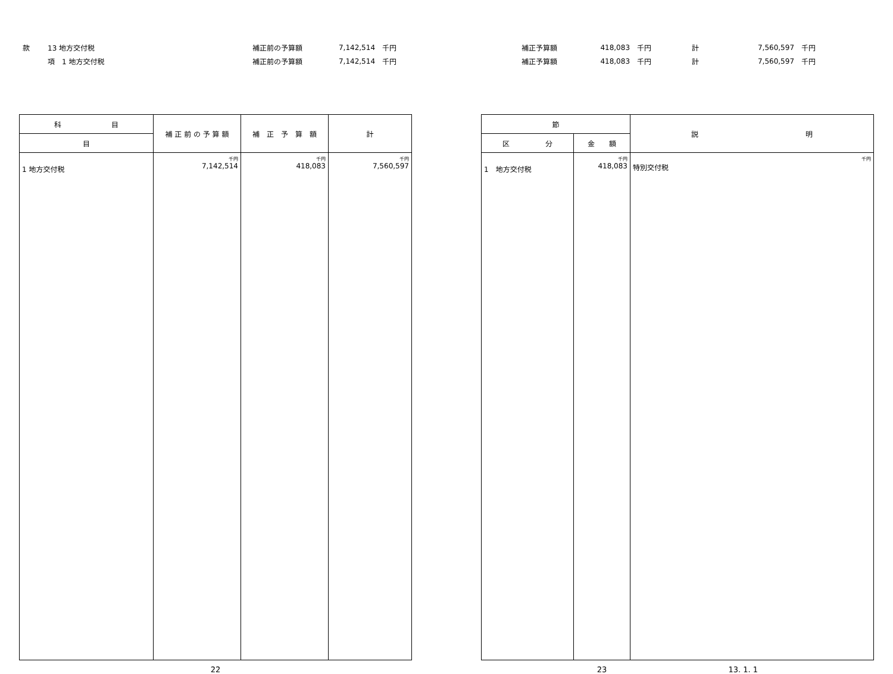| 款 | 13 地方交付税 | | 補正前の予算額 | 7,142,514 | 千円 |
| | 項 1 地方交付税 | | 補正前の予算額 | 7,142,514 | 千円 |
| 科 目 | 補 正 前 の 予 算 額 | 補 正 予 算 額 | 計 |
| --- | --- | --- | --- |
| 目 | | | |
| 1 地方交付税 | 千円 7,142,514 | 千円 418,083 | 千円 7,560,597 |
22
| | 補正予算額 | 418,083 | 千円 | 計 | 7,560,597 | 千円 |
| | 補正予算額 | 418,083 | 千円 | 計 | 7,560,597 | 千円 |
| 節 | | 説 明 |
| --- | --- | --- |
| 区 分 | 金 額 | |
| 1 地方交付税 | 千円 418,083 | 千円 特別交付税 |
23 13. 1. 1